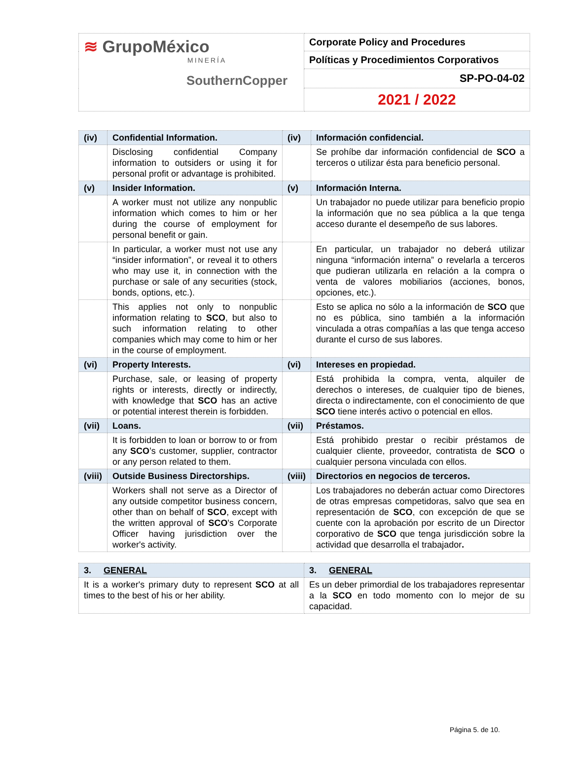| ≋ GrupoMéxico MINERÍA SouthernCopper | Corporate Policy and Procedures |
| | Políticas y Procedimientos Corporativos |
| | SP-PO-04-02 |
| | 2021 / 2022 |
| (iv) | Confidential Information. | (iv) | Información confidencial. |
| | Disclosing confidential Company information to outsiders or using it for personal profit or advantage is prohibited. | | Se prohíbe dar información confidencial de SCO a terceros o utilizar ésta para beneficio personal. |
| (v) | Insider Information. | (v) | Información Interna. |
| | A worker must not utilize any nonpublic information which comes to him or her during the course of employment for personal benefit or gain. | | Un trabajador no puede utilizar para beneficio propio la información que no sea pública a la que tenga acceso durante el desempeño de sus labores. |
| | In particular, a worker must not use any “insider information”, or reveal it to others who may use it, in connection with the purchase or sale of any securities (stock, bonds, options, etc.). | | En particular, un trabajador no deberá utilizar ninguna “información interna” o revelarla a terceros que pudieran utilizarla en relación a la compra o venta de valores mobiliarios (acciones, bonos, opciones, etc.). |
| | This applies not only to nonpublic information relating to SCO , but also to such information relating to other companies which may come to him or her in the course of employment. | | Esto se aplica no sólo a la información de SCO que no es pública, sino también a la información vinculada a otras compañías a las que tenga acceso durante el curso de sus labores. |
| (vi) | Property Interests. | (vi) | Intereses en propiedad. |
| | Purchase, sale, or leasing of property rights or interests, directly or indirectly, with knowledge that SCO has an active or potential interest therein is forbidden. | | Está prohibida la compra, venta, alquiler de derechos o intereses, de cualquier tipo de bienes, directa o indirectamente, con el conocimiento de que SCO tiene interés activo o potencial en ellos. |
| (vii) | Loans. | (vii) | Préstamos. |
| | It is forbidden to loan or borrow to or from any SCO ’s customer, supplier, contractor or any person related to them. | | Está prohibido prestar o recibir préstamos de cualquier cliente, proveedor, contratista de SCO o cualquier persona vinculada con ellos. |
| (viii) | Outside Business Directorships. | (viii) | Directorios en negocios de terceros. |
| | Workers shall not serve as a Director of any outside competitor business concern, other than on behalf of SCO , except with the written approval of SCO 's Corporate Officer having jurisdiction over the worker's activity. | | Los trabajadores no deberán actuar como Directores de otras empresas competidoras, salvo que sea en representación de SCO , con excepción de que se cuente con la aprobación por escrito de un Director corporativo de SCO que tenga jurisdicción sobre la actividad que desarrolla el trabajador . |
| 3. GENERAL | 3. GENERAL |
| It is a worker's primary duty to represent SCO at all times to the best of his or her ability. | Es un deber primordial de los trabajadores representar a la SCO en todo momento con lo mejor de su capacidad. |
Página 5. de 10.